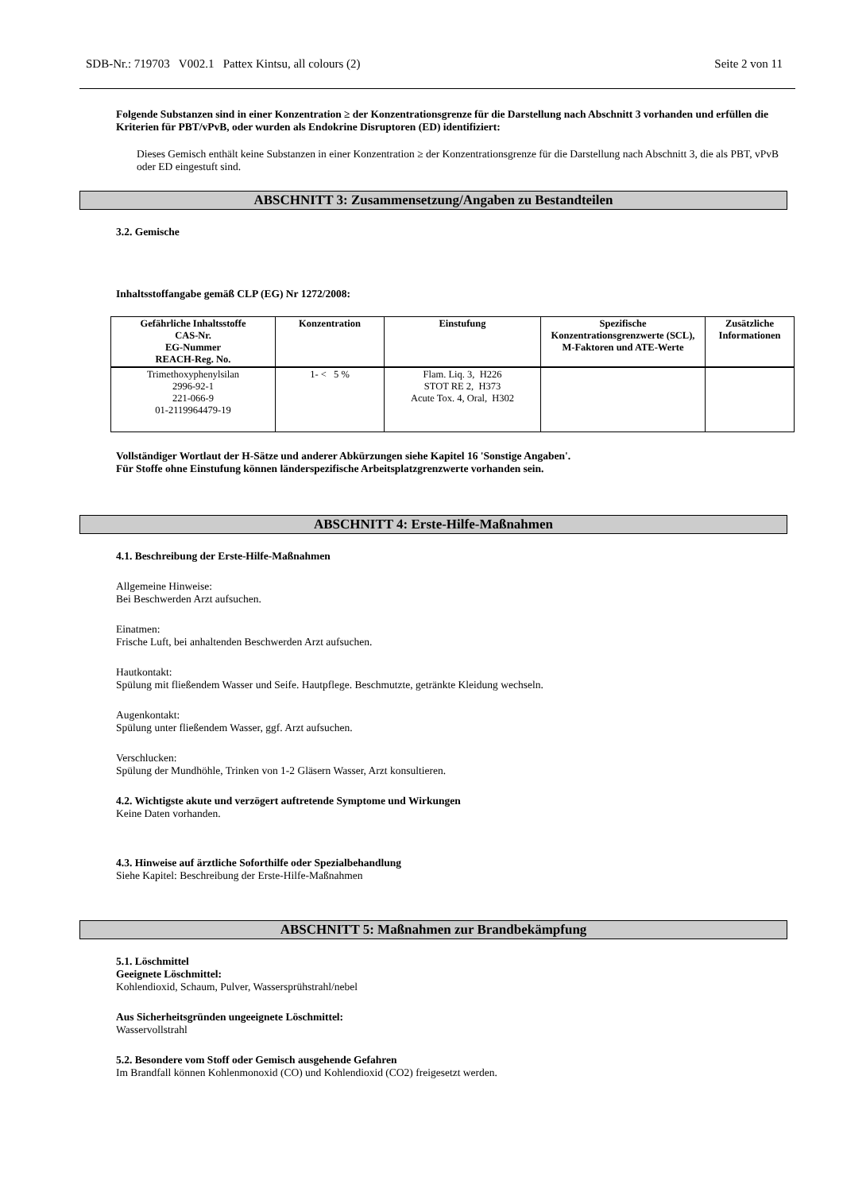SDB-Nr.: 719703 V002.1 Pattex Kintsu, all colours (2) Seite 2 von 11
Folgende Substanzen sind in einer Konzentration ≥ der Konzentrationsgrenze für die Darstellung nach Abschnitt 3 vorhanden und erfüllen die Kriterien für PBT/vPvB, oder wurden als Endokrine Disruptoren (ED) identifiziert:
Dieses Gemisch enthält keine Substanzen in einer Konzentration ≥ der Konzentrationsgrenze für die Darstellung nach Abschnitt 3, die als PBT, vPvB oder ED eingestuft sind.
ABSCHNITT 3: Zusammensetzung/Angaben zu Bestandteilen
3.2. Gemische
Inhaltsstoffangabe gemäß CLP (EG) Nr 1272/2008:
| Gefährliche Inhaltsstoffe CAS-Nr. EG-Nummer REACH-Reg. No. | Konzentration | Einstufung | Spezifische Konzentrationsgrenzwerte (SCL), M-Faktoren und ATE-Werte | Zusätzliche Informationen |
| --- | --- | --- | --- | --- |
| Trimethoxyphenylsilan 2996-92-1 221-066-9 01-2119964479-19 | 1- < 5 % | Flam. Liq. 3, H226 STOT RE 2, H373 Acute Tox. 4, Oral, H302 | | |
Vollständiger Wortlaut der H-Sätze und anderer Abkürzungen siehe Kapitel 16 'Sonstige Angaben'.
Für Stoffe ohne Einstufung können länderspezifische Arbeitsplatzgrenzwerte vorhanden sein.
ABSCHNITT 4: Erste-Hilfe-Maßnahmen
4.1. Beschreibung der Erste-Hilfe-Maßnahmen
Allgemeine Hinweise:
Bei Beschwerden Arzt aufsuchen.
Einatmen:
Frische Luft, bei anhaltenden Beschwerden Arzt aufsuchen.
Hautkontakt:
Spülung mit fließendem Wasser und Seife. Hautpflege. Beschmutzte, getränkte Kleidung wechseln.
Augenkontakt:
Spülung unter fließendem Wasser, ggf. Arzt aufsuchen.
Verschlucken:
Spülung der Mundhöhle, Trinken von 1-2 Gläsern Wasser, Arzt konsultieren.
4.2. Wichtigste akute und verzögert auftretende Symptome und Wirkungen
Keine Daten vorhanden.
4.3. Hinweise auf ärztliche Soforthilfe oder Spezialbehandlung
Siehe Kapitel: Beschreibung der Erste-Hilfe-Maßnahmen
ABSCHNITT 5: Maßnahmen zur Brandbekämpfung
5.1. Löschmittel
Geeignete Löschmittel:
Kohlendioxid, Schaum, Pulver, Wassersprühstrahl/nebel
Aus Sicherheitsgründen ungeeignete Löschmittel:
Wasservollstrahl
5.2. Besondere vom Stoff oder Gemisch ausgehende Gefahren
Im Brandfall können Kohlenmonoxid (CO) und Kohlendioxid (CO2) freigesetzt werden.